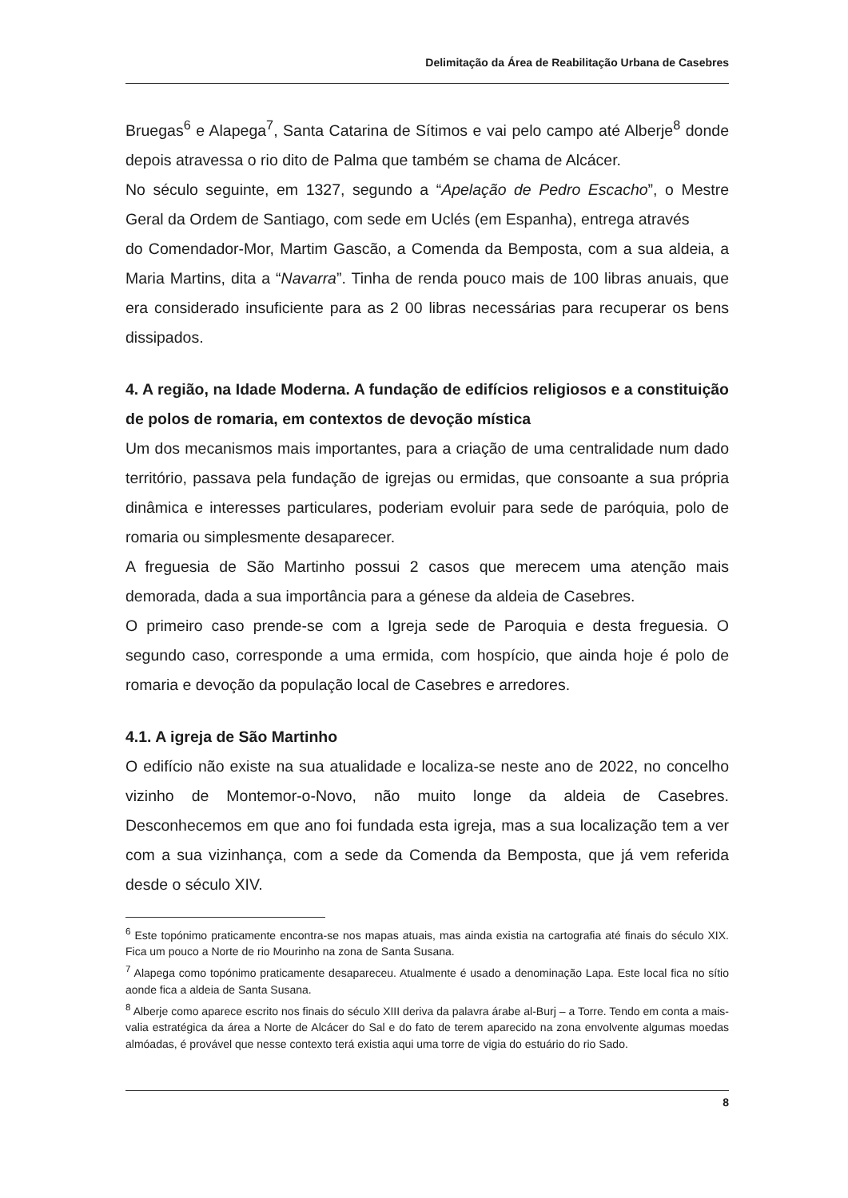Delimitação da Área de Reabilitação Urbana de Casebres
Bruegas<sup>6</sup> e Alapega<sup>7</sup>, Santa Catarina de Sítimos e vai pelo campo até Alberje<sup>8</sup> donde depois atravessa o rio dito de Palma que também se chama de Alcácer.
No século seguinte, em 1327, segundo a “Apelação de Pedro Escacho”, o Mestre Geral da Ordem de Santiago, com sede em Uclés (em Espanha), entrega através
do Comendador-Mor, Martim Gascão, a Comenda da Bemposta, com a sua aldeia, a Maria Martins, dita a “Navarra”. Tinha de renda pouco mais de 100 libras anuais, que era considerado insuficiente para as 2 00 libras necessárias para recuperar os bens dissipados.
4. A região, na Idade Moderna. A fundação de edifícios religiosos e a constituição de polos de romaria, em contextos de devoção mística
Um dos mecanismos mais importantes, para a criação de uma centralidade num dado território, passava pela fundação de igrejas ou ermidas, que consoante a sua própria dinâmica e interesses particulares, poderiam evoluir para sede de paróquia, polo de romaria ou simplesmente desaparecer.
A freguesia de São Martinho possui 2 casos que merecem uma atenção mais demorada, dada a sua importância para a génese da aldeia de Casebres.
O primeiro caso prende-se com a Igreja sede de Paroquia e desta freguesia. O segundo caso, corresponde a uma ermida, com hospício, que ainda hoje é polo de romaria e devoção da população local de Casebres e arredores.
4.1. A igreja de São Martinho
O edifício não existe na sua atualidade e localiza-se neste ano de 2022, no concelho vizinho de Montemor-o-Novo, não muito longe da aldeia de Casebres. Desconhecemos em que ano foi fundada esta igreja, mas a sua localização tem a ver com a sua vizinhança, com a sede da Comenda da Bemposta, que já vem referida desde o século XIV.
<sup>6</sup> Este topónimo praticamente encontra-se nos mapas atuais, mas ainda existia na cartografia até finais do século XIX. Fica um pouco a Norte de rio Mourinho na zona de Santa Susana.
<sup>7</sup> Alapega como topónimo praticamente desapareceu. Atualmente é usado a denominação Lapa. Este local fica no sítio aonde fica a aldeia de Santa Susana.
<sup>8</sup> Alberje como aparece escrito nos finais do século XIII deriva da palavra árabe al-Burj – a Torre. Tendo em conta a mais-valia estratégica da área a Norte de Alcácer do Sal e do fato de terem aparecido na zona envolvente algumas moedas almóadas, é provável que nesse contexto terá existia aqui uma torre de vigia do estuário do rio Sado.
8